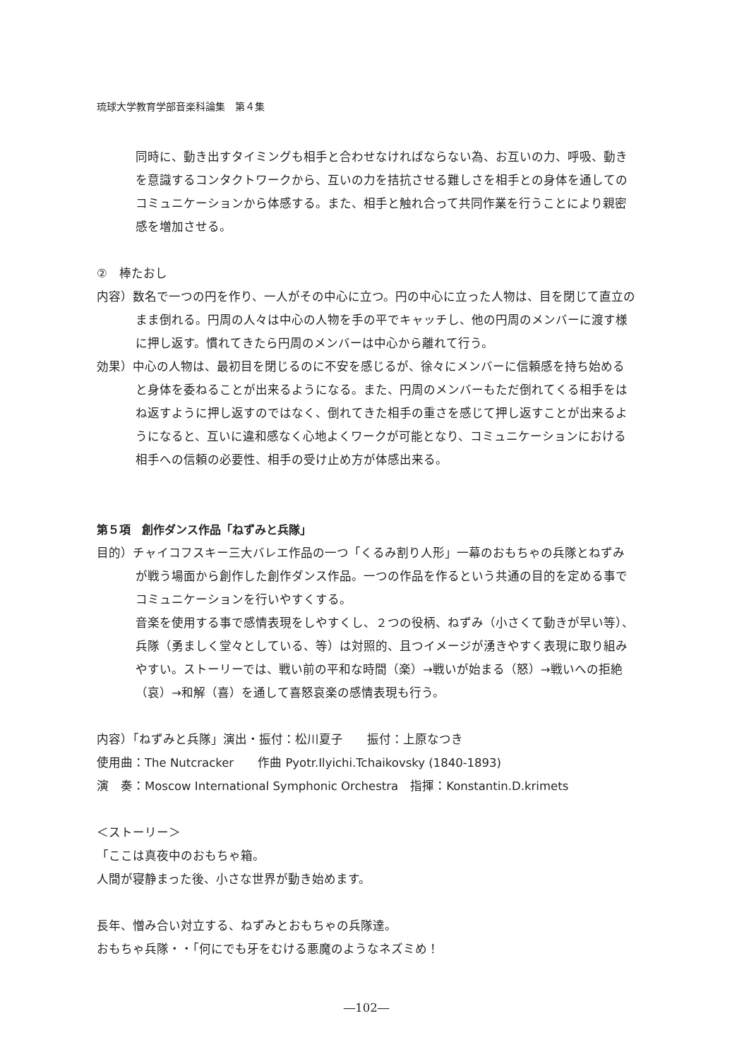琉球大学教育学部音楽科論集　第４集
同時に、動き出すタイミングも相手と合わせなければならない為、お互いの力、呼吸、動きを意識するコンタクトワークから、互いの力を拮抗させる難しさを相手との身体を通してのコミュニケーションから体感する。また、相手と触れ合って共同作業を行うことにより親密感を増加させる。
②　棒たおし
内容）数名で一つの円を作り、一人がその中心に立つ。円の中心に立った人物は、目を閉じて直立のまま倒れる。円周の人々は中心の人物を手の平でキャッチし、他の円周のメンバーに渡す様に押し返す。慣れてきたら円周のメンバーは中心から離れて行う。
効果）中心の人物は、最初目を閉じるのに不安を感じるが、徐々にメンバーに信頼感を持ち始めると身体を委ねることが出来るようになる。また、円周のメンバーもただ倒れてくる相手をはね返すように押し返すのではなく、倒れてきた相手の重さを感じて押し返すことが出来るようになると、互いに違和感なく心地よくワークが可能となり、コミュニケーションにおける相手への信頼の必要性、相手の受け止め方が体感出来る。
第５項　創作ダンス作品「ねずみと兵隊」
目的）チャイコフスキー三大バレエ作品の一つ「くるみ割り人形」一幕のおもちゃの兵隊とねずみが戦う場面から創作した創作ダンス作品。一つの作品を作るという共通の目的を定める事でコミュニケーションを行いやすくする。
音楽を使用する事で感情表現をしやすくし、２つの役柄、ねずみ（小さくて動きが早い等）、兵隊（勇ましく堂々としている、等）は対照的、且つイメージが湧きやすく表現に取り組みやすい。ストーリーでは、戦い前の平和な時間（楽）→戦いが始まる（怒）→戦いへの拒絶（哀）→和解（喜）を通して喜怒哀楽の感情表現も行う。
内容）「ねずみと兵隊」演出・振付：松川夏子　　振付：上原なつき
使用曲：The Nutcracker　　作曲 Pyotr.Ilyichi.Tchaikovsky (1840-1893)
演　奏：Moscow International Symphonic Orchestra　指揮：Konstantin.D.krimets
＜ストーリー＞
「ここは真夜中のおもちゃ箱。
人間が寝静まった後、小さな世界が動き始めます。
長年、憎み合い対立する、ねずみとおもちゃの兵隊達。
おもちゃ兵隊・・「何にでも牙をむける悪魔のようなネズミめ！
―102―